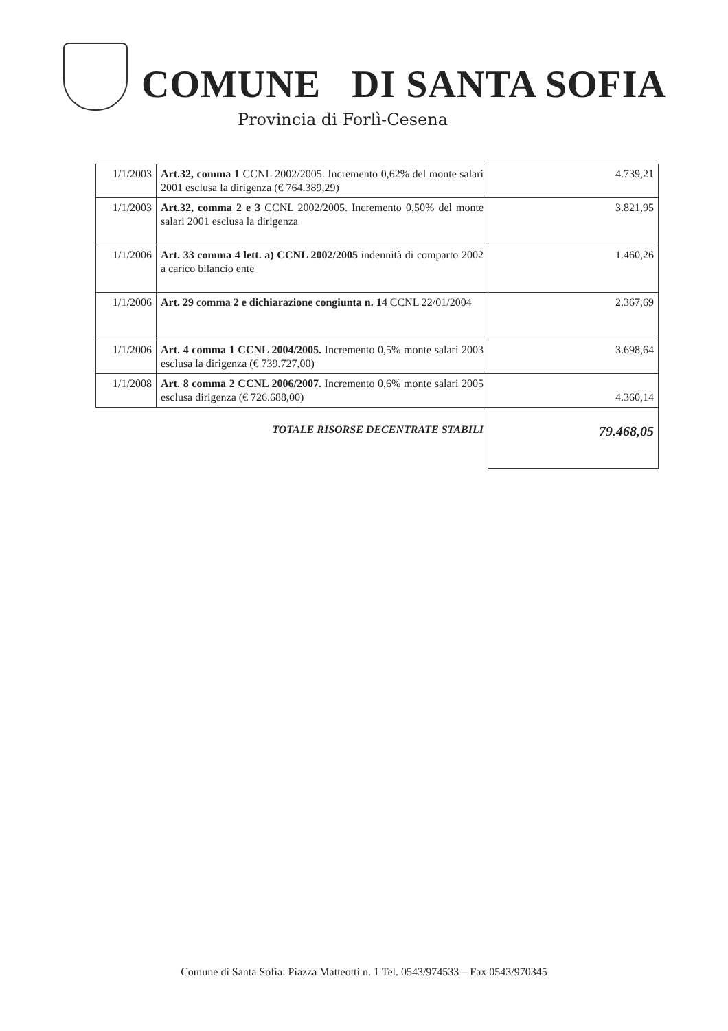COMUNE DI SANTA SOFIA
Provincia di Forlì-Cesena
| 1/1/2003 | Art.32, comma 1 CCNL 2002/2005. Incremento 0,62% del monte salari 2001 esclusa la dirigenza (€ 764.389,29) | 4.739,21 |
| 1/1/2003 | Art.32, comma 2 e 3 CCNL 2002/2005. Incremento 0,50% del monte salari 2001 esclusa la dirigenza | 3.821,95 |
| 1/1/2006 | Art. 33 comma 4 lett. a) CCNL 2002/2005 indennità di comparto 2002 a carico bilancio ente | 1.460,26 |
| 1/1/2006 | Art. 29 comma 2 e dichiarazione congiunta n. 14 CCNL 22/01/2004 | 2.367,69 |
| 1/1/2006 | Art. 4 comma 1 CCNL 2004/2005. Incremento 0,5% monte salari 2003 esclusa la dirigenza (€ 739.727,00) | 3.698,64 |
| 1/1/2008 | Art. 8 comma 2 CCNL 2006/2007. Incremento 0,6% monte salari 2005 esclusa dirigenza (€ 726.688,00) | 4.360,14 |
| TOTALE RISORSE DECENTRATE STABILI | | 79.468,05 |
Comune di Santa Sofia: Piazza Matteotti n. 1 Tel. 0543/974533 – Fax 0543/970345